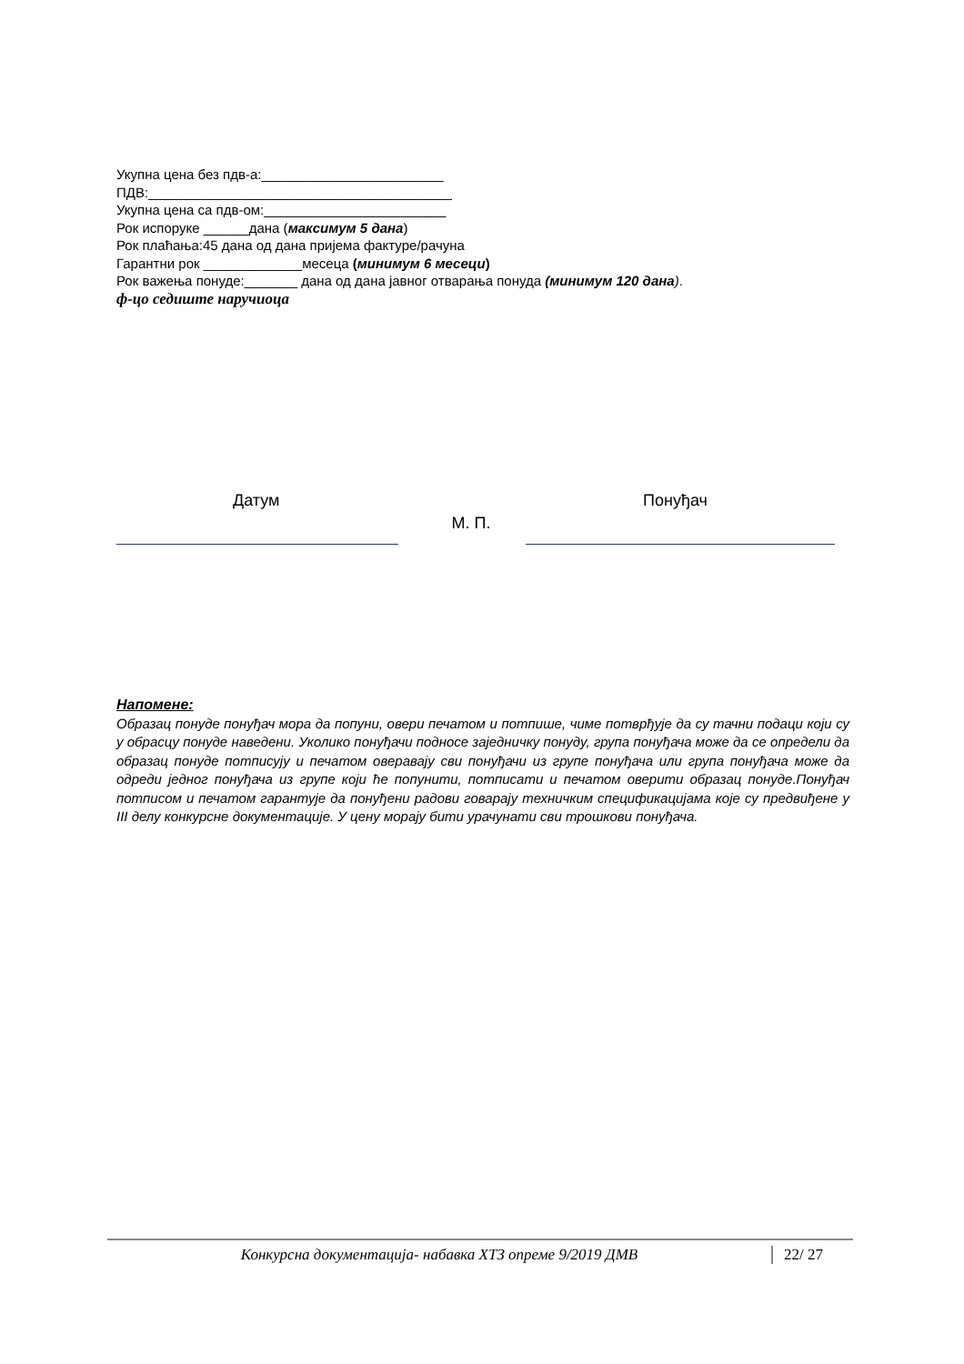Укупна цена без пдв-а:________________________
ПДВ:________________________________________
Укупна цена са пдв-ом:________________________
Рок испоруке ______дана (максимум 5 дана)
Рок плаћања:45 дана од дана пријема фактуре/рачуна
Гарантни рок _____________месеца (минимум 6 месеци)
Рок важења понуде:_______ дана од дана јавног отварања понуда (минимум 120 дана).
ф-цо седиште наручиоца
Датум Понуђач
М. П.
Напомене:
Образац понуде понуђач мора да попуни, овери печатом и потпише, чиме потврђује да су тачни подаци који су у обрасцу понуде наведени. Уколико понуђачи подносе заједничку понуду, група понуђача може да се определи да образац понуде потписују и печатом оверавају сви понуђачи из групе понуђача или група понуђача може да одреди једног понуђача из групе који ће попунити, потписати и печатом оверити образац понуде.Понуђач потписом и печатом гарантује да понуђени радови говарају техничким спецификацијама које су предвиђене у III делу конкурсне документације. У цену морају бити урачунати сви трошкови понуђача.
Конкурсна документација- набавка ХТЗ опреме 9/2019 ДМВ 22/ 27